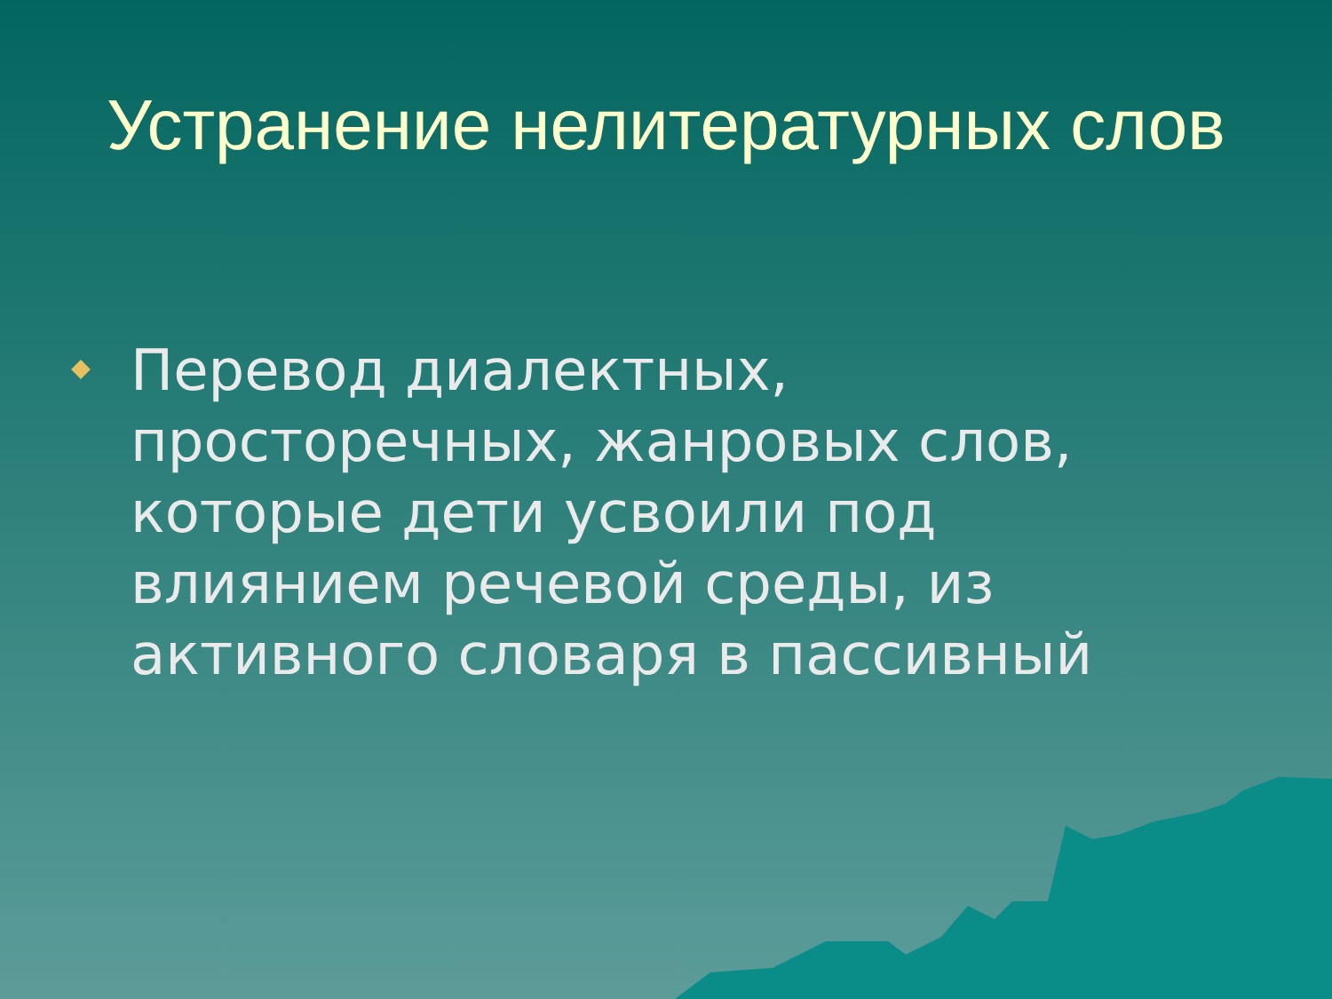Устранение нелитературных слов
Перевод диалектных, просторечных, жанровых слов, которые дети усвоили под влиянием речевой среды, из активного словаря в пассивный